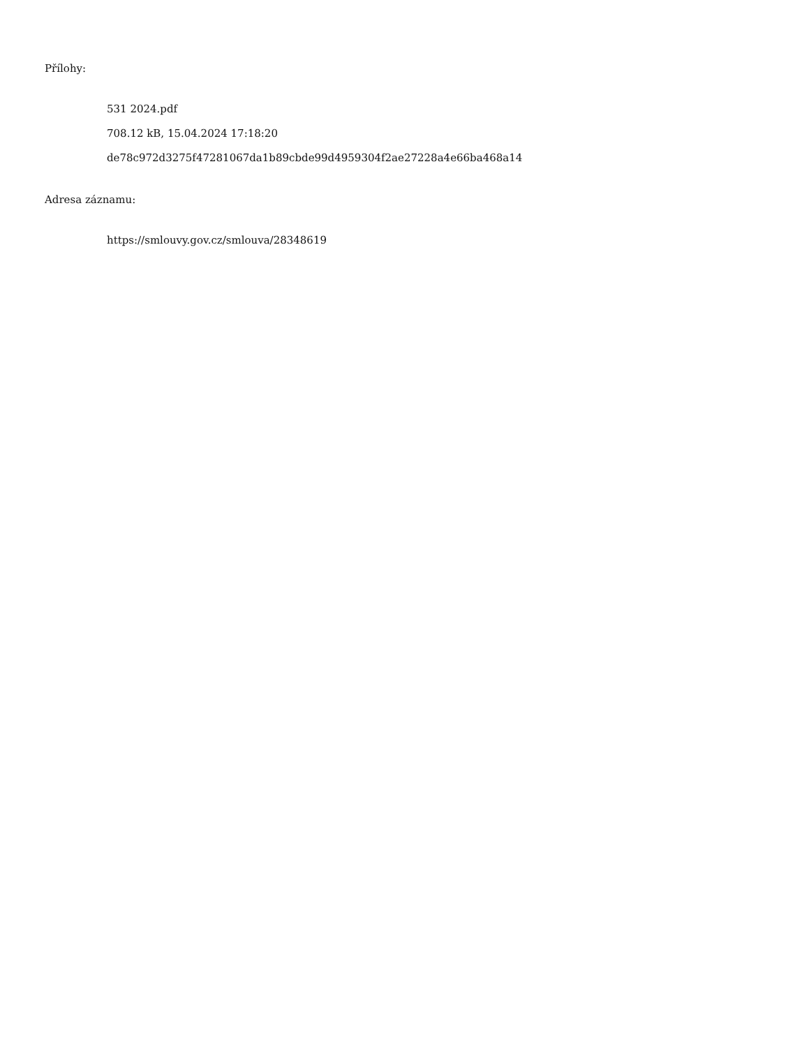Přílohy:
531 2024.pdf
708.12 kB, 15.04.2024 17:18:20
de78c972d3275f47281067da1b89cbde99d4959304f2ae27228a4e66ba468a14
Adresa záznamu:
https://smlouvy.gov.cz/smlouva/28348619